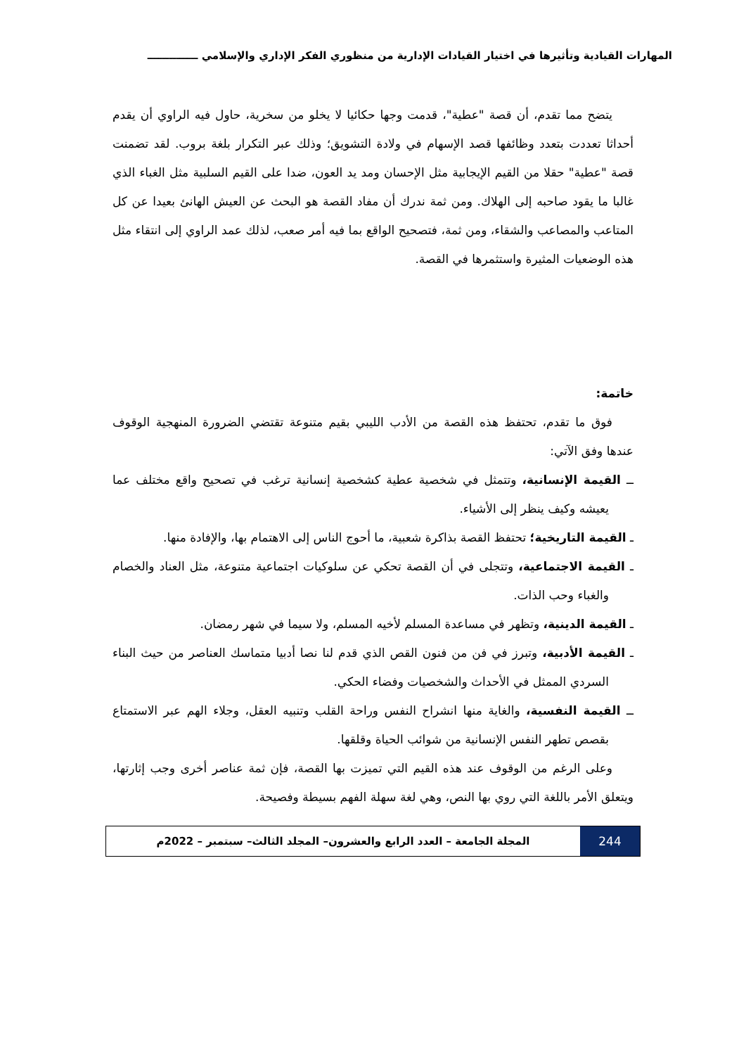المهارات القيادية وتأثيرها في اختيار القيادات الإدارية من منظوري الفكر الإداري والإسلامي ــــــــــــــ
يتضح مما تقدم، أن قصة "عطية"، قدمت وجها حكائيا لا يخلو من سخرية، حاول فيه الراوي أن يقدم أحداثا تعددت بتعدد وظائفها قصد الإسهام في ولادة التشويق؛ وذلك عبر التكرار بلغة بروب. لقد تضمنت قصة "عطية" حقلا من القيم الإيجابية مثل الإحسان ومد يد العون، ضدا على القيم السلبية مثل الغباء الذي غالبا ما يقود صاحبه إلى الهلاك. ومن ثمة ندرك أن مفاد القصة هو البحث عن العيش الهانئ بعيدا عن كل المتاعب والمصاعب والشقاء، ومن ثمة، فتصحيح الواقع بما فيه أمر صعب، لذلك عمد الراوي إلى انتقاء مثل هذه الوضعيات المثيرة واستثمرها في القصة.
خاتمة:
فوق ما تقدم، تحتفظ هذه القصة من الأدب الليبي بقيم متنوعة تقتضي الضرورة المنهجية الوقوف عندها وفق الآتي:
ــ القيمة الإنسانية، وتتمثل في شخصية عطية كشخصية إنسانية ترغب في تصحيح واقع مختلف عما يعيشه وكيف ينظر إلى الأشياء.
ـ القيمة التاريخية؛ تحتفظ القصة بذاكرة شعبية، ما أحوج الناس إلى الاهتمام بها، والإفادة منها.
ـ القيمة الاجتماعية، وتتجلى في أن القصة تحكي عن سلوكيات اجتماعية متنوعة، مثل العناد والخصام والغباء وحب الذات.
ـ القيمة الدينية، وتظهر في مساعدة المسلم لأخيه المسلم، ولا سيما في شهر رمضان.
ـ القيمة الأدبية، وتبرز في فن من فنون القص الذي قدم لنا نصا أدبيا متماسك العناصر من حيث البناء السردي الممثل في الأحداث والشخصيات وفضاء الحكي.
ــ القيمة النفسية، والغاية منها انشراح النفس وراحة القلب وتنبيه العقل، وجلاء الهم عبر الاستمتاع بقصص تطهر النفس الإنسانية من شوائب الحياة وقلقها.
وعلى الرغم من الوقوف عند هذه القيم التي تميزت بها القصة، فإن ثمة عناصر أخرى وجب إثارتها، ويتعلق الأمر باللغة التي روي بها النص، وهي لغة سهلة الفهم بسيطة وفصيحة.
244 المجلة الجامعة – العدد الرابع والعشرون– المجلد الثالث– سبتمبر – 2022م